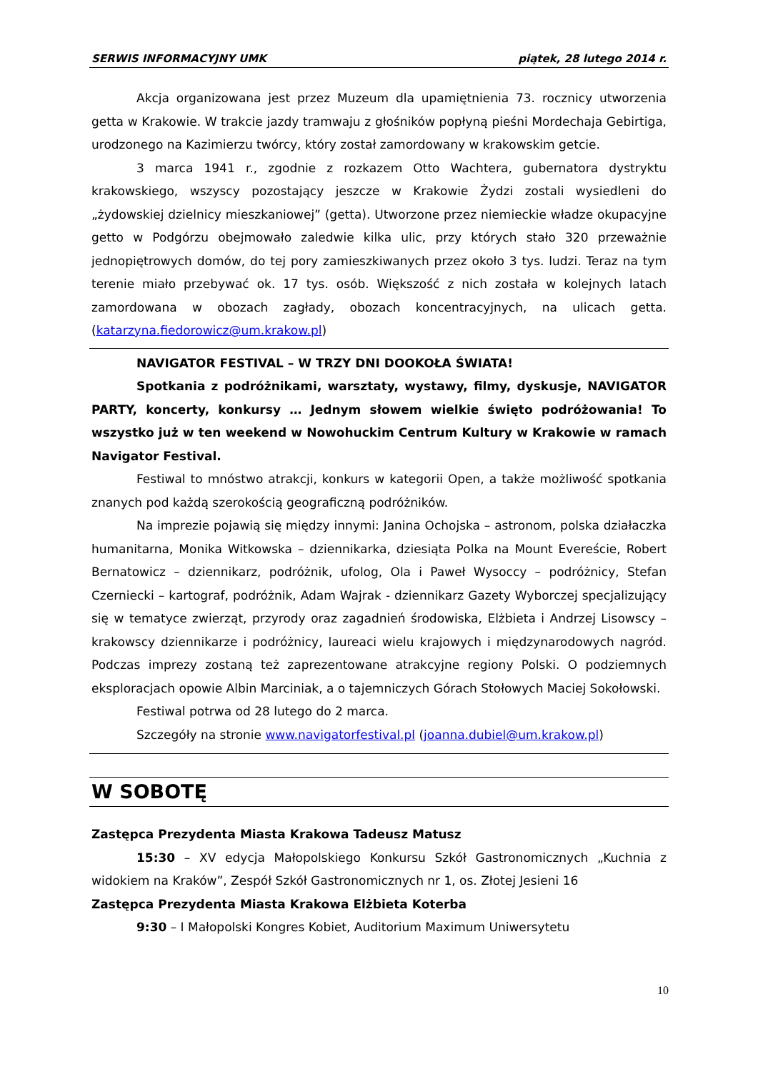SERWIS INFORMACYJNY UMK piątek, 28 lutego 2014 r.
Akcja organizowana jest przez Muzeum dla upamiętnienia 73. rocznicy utworzenia getta w Krakowie. W trakcie jazdy tramwaju z głośników popłyną pieśni Mordechaja Gebirtiga, urodzonego na Kazimierzu twórcy, który został zamordowany w krakowskim getcie.
3 marca 1941 r., zgodnie z rozkazem Otto Wachtera, gubernatora dystryktu krakowskiego, wszyscy pozostający jeszcze w Krakowie Żydzi zostali wysiedleni do „żydowskiej dzielnicy mieszkaniowej” (getta). Utworzone przez niemieckie władze okupacyjne getto w Podgórzu obejmowało zaledwie kilka ulic, przy których stało 320 przeważnie jednopiętrowych domów, do tej pory zamieszkiwanych przez około 3 tys. ludzi. Teraz na tym terenie miało przebywać ok. 17 tys. osób. Większość z nich została w kolejnych latach zamordowana w obozach zagłady, obozach koncentracyjnych, na ulicach getta. (katarzyna.fiedorowicz@um.krakow.pl)
NAVIGATOR FESTIVAL – W TRZY DNI DOOKOŁA ŚWIATA!
Spotkania z podróżnikami, warsztaty, wystawy, filmy, dyskusje, NAVIGATOR PARTY, koncerty, konkursy … Jednym słowem wielkie święto podróżowania! To wszystko już w ten weekend w Nowohuckim Centrum Kultury w Krakowie w ramach Navigator Festival.
Festiwal to mnóstwo atrakcji, konkurs w kategorii Open, a także możliwość spotkania znanych pod każdą szerokością geograficzną podróżników.
Na imprezie pojawią się między innymi: Janina Ochojska – astronom, polska działaczka humanitarna, Monika Witkowska – dziennikarka, dziesiąta Polka na Mount Evereście, Robert Bernatowicz – dziennikarz, podróżnik, ufolog, Ola i Paweł Wysoccy – podróżnicy, Stefan Czerniecki – kartograf, podróżnik, Adam Wajrak - dziennikarz Gazety Wyborczej specjalizujący się w tematyce zwierząt, przyrody oraz zagadnień środowiska, Elżbieta i Andrzej Lisowscy – krakowscy dziennikarze i podróżnicy, laureaci wielu krajowych i międzynarodowych nagród. Podczas imprezy zostaną też zaprezentowane atrakcyjne regiony Polski. O podziemnych eksploracjach opowie Albin Marciniak, a o tajemniczych Górach Stołowych Maciej Sokołowski.
Festiwal potrwa od 28 lutego do 2 marca.
Szczegóły na stronie www.navigatorfestival.pl (joanna.dubiel@um.krakow.pl)
W SOBOTĘ
Zastępca Prezydenta Miasta Krakowa Tadeusz Matusz
15:30 – XV edycja Małopolskiego Konkursu Szkół Gastronomicznych „Kuchnia z widokiem na Kraków”, Zespół Szkół Gastronomicznych nr 1, os. Złotej Jesieni 16
Zastępca Prezydenta Miasta Krakowa Elżbieta Koterba
9:30 – I Małopolski Kongres Kobiet, Auditorium Maximum Uniwersytetu
10